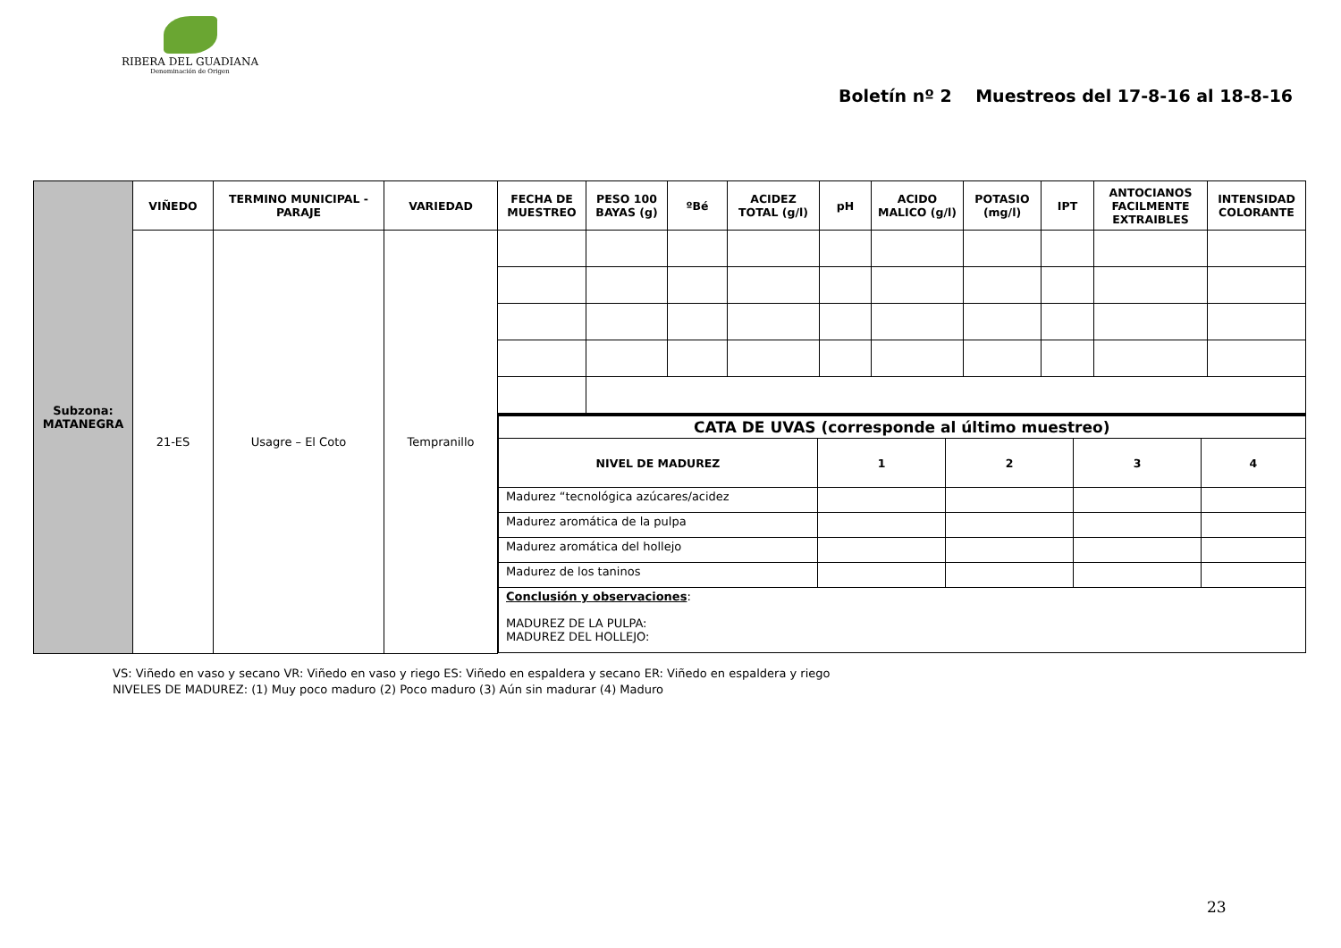RIBERA DEL GUADIANA
Denominación de Origen
Boletín nº 2 Muestreos del 17-8-16 al 18-8-16
| Subzona: MATANEGRA | VIÑEDO | TERMINO MUNICIPAL - PARAJE | VARIEDAD | FECHA DE MUESTREO | PESO 100 BAYAS (g) | ºBé | ACIDEZ TOTAL (g/l) | pH | ACIDO MALICO (g/l) | POTASIO (mg/l) | IPT | ANTOCIANOS FACILMENTE EXTRAIBLES | INTENSIDAD COLORANTE |
| | 21-ES | Usagre – El Coto | Tempranillo | | | | | | | | | | |
| | | | | / CATA DE UVAS (corresponde al último muestreo) / / / / / / NIVEL DE MADUREZ / 1 / 2 / 3 / 4 / / Madurez “tecnológica azúcares/acidez / / / / / / Madurez aromática de la pulpa / / / / / / Madurez aromática del hollejo / / / / / / Madurez de los taninos / / / / / / Conclusión y observaciones : MADUREZ DE LA PULPA: MADUREZ DEL HOLLEJO: / / / / / | | | | | | | | | |
VS: Viñedo en vaso y secano VR: Viñedo en vaso y riego ES: Viñedo en espaldera y secano ER: Viñedo en espaldera y riego
NIVELES DE MADUREZ: (1) Muy poco maduro (2) Poco maduro (3) Aún sin madurar (4) Maduro
23